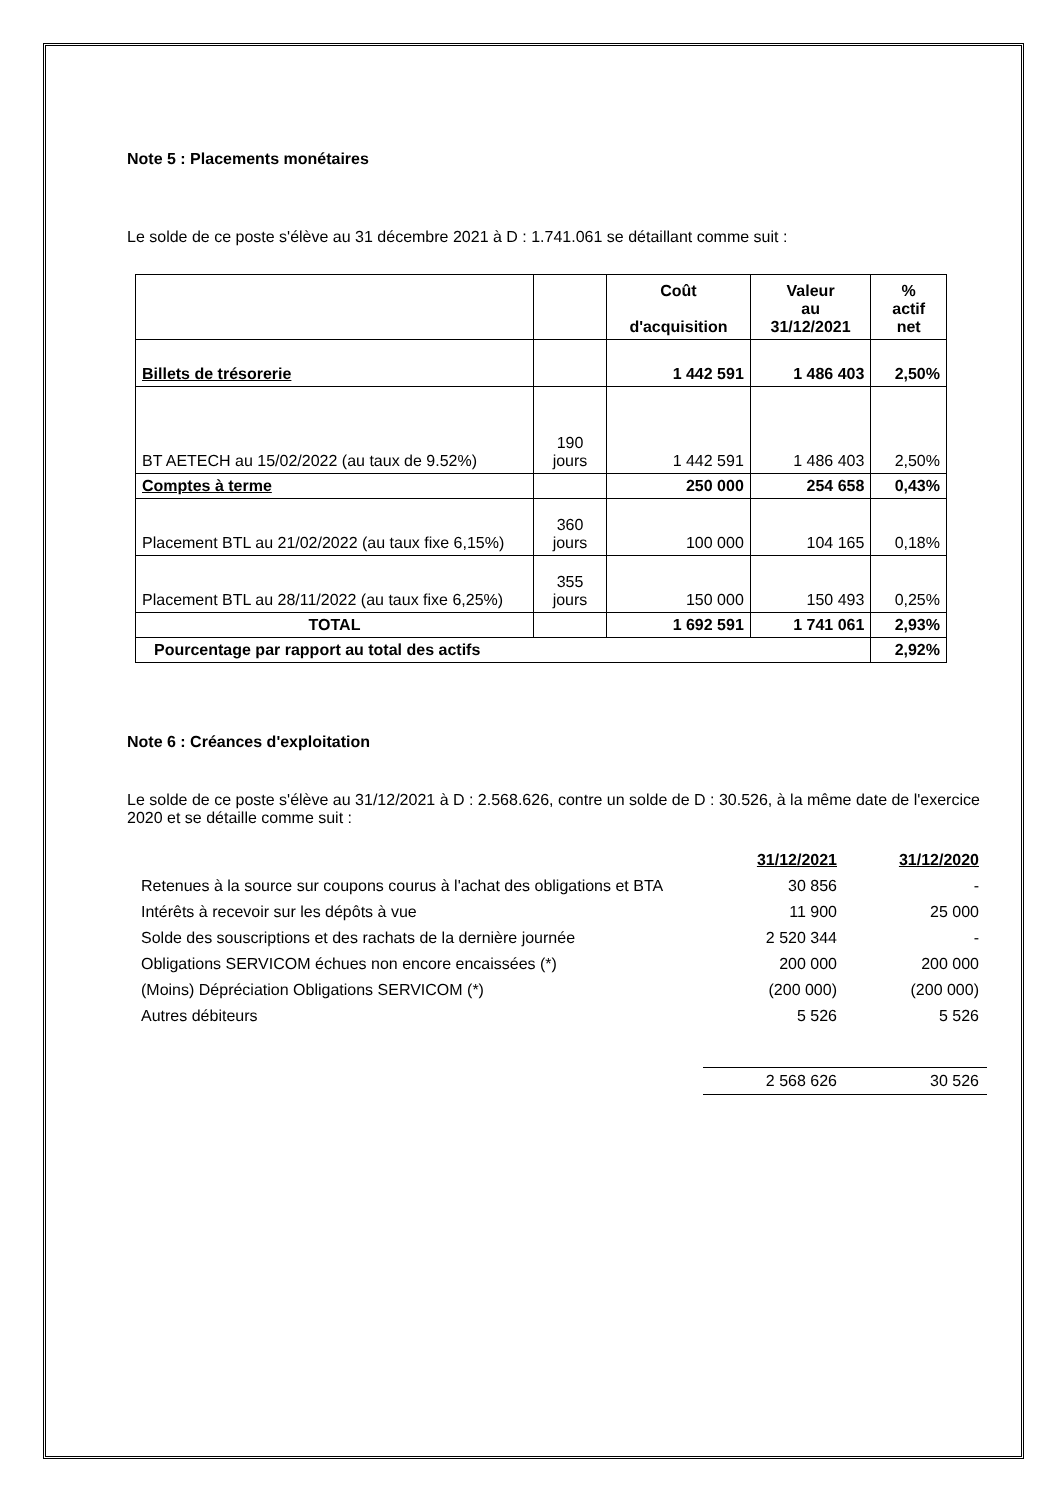Note 5 : Placements monétaires
Le solde de ce poste s'élève au 31 décembre 2021 à D : 1.741.061 se détaillant comme suit :
| | | Coût d'acquisition | Valeur au 31/12/2021 | % actif net |
| Billets de trésorerie | | 1 442 591 | 1 486 403 | 2,50% |
| BT AETECH au 15/02/2022 (au taux de 9.52%) | 190 jours | 1 442 591 | 1 486 403 | 2,50% |
| Comptes à terme | | 250 000 | 254 658 | 0,43% |
| Placement BTL au 21/02/2022 (au taux fixe 6,15%) | 360 jours | 100 000 | 104 165 | 0,18% |
| Placement BTL au 28/11/2022 (au taux fixe 6,25%) | 355 jours | 150 000 | 150 493 | 0,25% |
| TOTAL | | 1 692 591 | 1 741 061 | 2,93% |
| Pourcentage par rapport au total des actifs | | | | 2,92% |
Note 6 : Créances d'exploitation
Le solde de ce poste s'élève au 31/12/2021 à D : 2.568.626, contre un solde de D : 30.526, à la même date de l'exercice 2020 et se détaille comme suit :
| | 31/12/2021 | 31/12/2020 |
| Retenues à la source sur coupons courus à l'achat des obligations et BTA | 30 856 | - |
| Intérêts à recevoir sur les dépôts à vue | 11 900 | 25 000 |
| Solde des souscriptions et des rachats de la dernière journée | 2 520 344 | - |
| Obligations SERVICOM échues non encore encaissées (*) | 200 000 | 200 000 |
| (Moins) Dépréciation Obligations SERVICOM (*) | (200 000) | (200 000) |
| Autres débiteurs | 5 526 | 5 526 |
| | 2 568 626 | 30 526 |